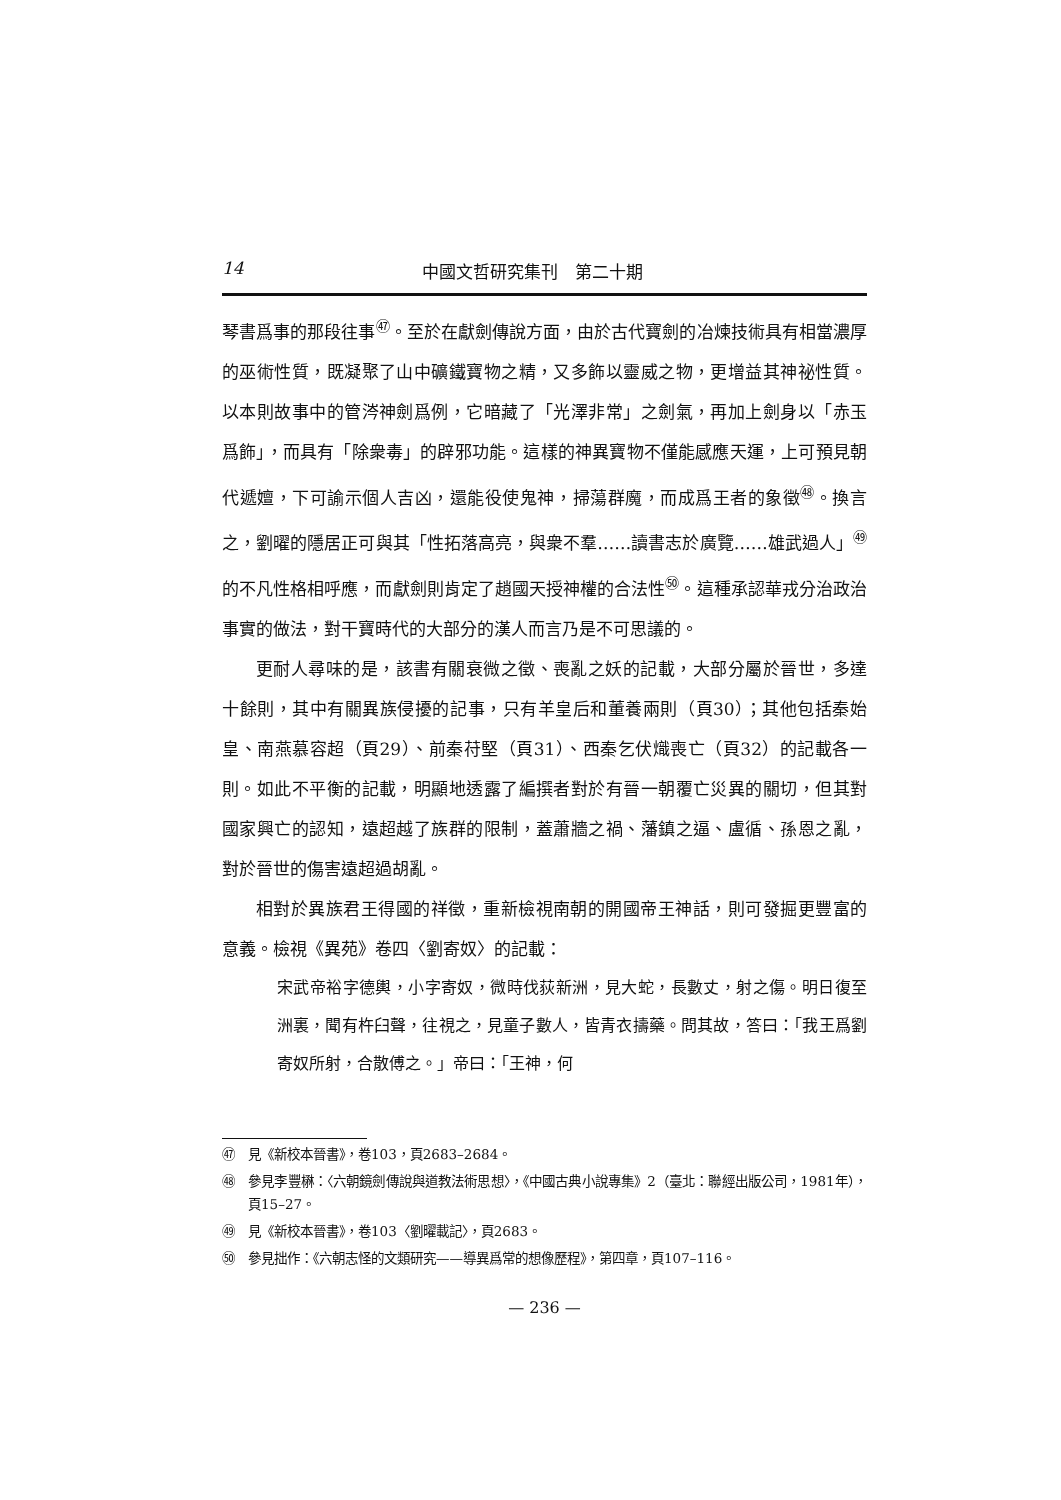14 中國文哲研究集刊　第二十期
琴書爲事的那段往事<sup>㊼</sup>。至於在獻劍傳說方面，由於古代寶劍的冶煉技術具有相當濃厚的巫術性質，既凝聚了山中礦鐵寶物之精，又多飾以靈威之物，更增益其神祕性質。以本則故事中的管涔神劍爲例，它暗藏了「光澤非常」之劍氣，再加上劍身以「赤玉爲飾」，而具有「除衆毒」的辟邪功能。這樣的神異寶物不僅能感應天運，上可預見朝代遞嬗，下可諭示個人吉凶，還能役使鬼神，掃蕩群魔，而成爲王者的象徵<sup>㊽</sup>。換言之，劉曜的隱居正可與其「性拓落高亮，與衆不羣……讀書志於廣覽……雄武過人」<sup>㊾</sup>的不凡性格相呼應，而獻劍則肯定了趙國天授神權的合法性<sup>㊿</sup>。這種承認華戎分治政治事實的做法，對干寶時代的大部分的漢人而言乃是不可思議的。
更耐人尋味的是，該書有關衰微之徵、喪亂之妖的記載，大部分屬於晉世，多達十餘則，其中有關異族侵擾的記事，只有羊皇后和董養兩則（頁30）；其他包括秦始皇、南燕慕容超（頁29）、前秦苻堅（頁31）、西秦乞伏熾喪亡（頁32）的記載各一則。如此不平衡的記載，明顯地透露了編撰者對於有晉一朝覆亡災異的關切，但其對國家興亡的認知，遠超越了族群的限制，蓋蕭牆之禍、藩鎮之逼、盧循、孫恩之亂，對於晉世的傷害遠超過胡亂。
相對於異族君王得國的祥徵，重新檢視南朝的開國帝王神話，則可發掘更豐富的意義。檢視《異苑》卷四〈劉寄奴〉的記載：
宋武帝裕字德輿，小字寄奴，微時伐荻新洲，見大蛇，長數丈，射之傷。明日復至洲裏，聞有杵臼聲，往視之，見童子數人，皆青衣擣藥。問其故，答曰：「我王爲劉寄奴所射，合散傅之。」帝曰：「王神，何
㊼　見《新校本晉書》，卷103，頁2683–2684。
㊽　參見李豐楙：〈六朝鏡劍傳說與道教法術思想〉，《中國古典小說專集》2（臺北：聯經出版公司，1981年），頁15–27。
㊾　見《新校本晉書》，卷103〈劉曜載記〉，頁2683。
㊿　參見拙作：《六朝志怪的文類研究——導異爲常的想像歷程》，第四章，頁107–116。
— 236 —